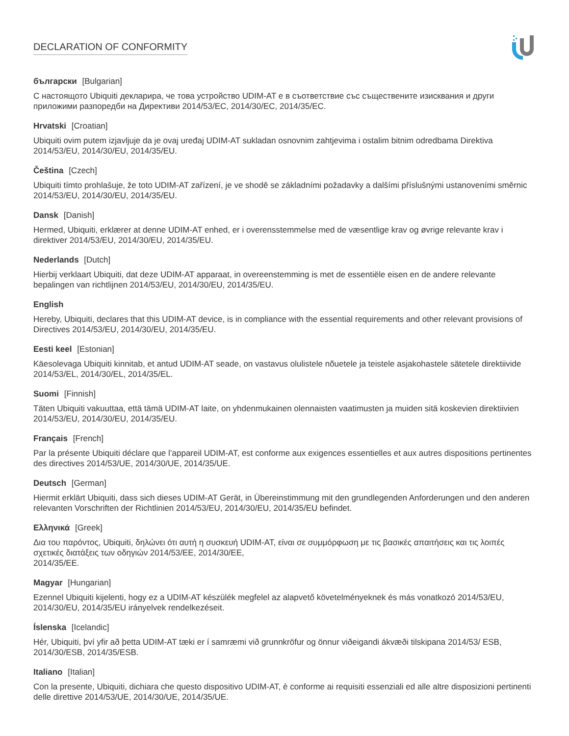DECLARATION OF CONFORMITY
български [Bulgarian]
С настоящото Ubiquiti декларира, че това устройство UDIM-AT е в съответствие със съществените изисквания и други приложими разпоредби на Директиви 2014/53/EC, 2014/30/ЕС, 2014/35/ЕС.
Hrvatski [Croatian]
Ubiquiti ovim putem izjavljuje da je ovaj uređaj UDIM-AT sukladan osnovnim zahtjevima i ostalim bitnim odredbama Direktiva 2014/53/EU, 2014/30/EU, 2014/35/EU.
Čeština [Czech]
Ubiquiti tímto prohlašuje, že toto UDIM-AT zařízení, je ve shodě se základními požadavky a dalšími příslušnými ustanoveními směrnic 2014/53/EU, 2014/30/EU, 2014/35/EU.
Dansk [Danish]
Hermed, Ubiquiti, erklærer at denne UDIM-AT enhed, er i overensstemmelse med de væsentlige krav og øvrige relevante krav i direktiver 2014/53/EU, 2014/30/EU, 2014/35/EU.
Nederlands [Dutch]
Hierbij verklaart Ubiquiti, dat deze UDIM-AT apparaat, in overeenstemming is met de essentiële eisen en de andere relevante bepalingen van richtlijnen 2014/53/EU, 2014/30/EU, 2014/35/EU.
English
Hereby, Ubiquiti, declares that this UDIM-AT device, is in compliance with the essential requirements and other relevant provisions of Directives 2014/53/EU, 2014/30/EU, 2014/35/EU.
Eesti keel [Estonian]
Käesolevaga Ubiquiti kinnitab, et antud UDIM-AT seade, on vastavus olulistele nõuetele ja teistele asjakohastele sätetele direktiivide 2014/53/EL, 2014/30/EL, 2014/35/EL.
Suomi [Finnish]
Täten Ubiquiti vakuuttaa, että tämä UDIM-AT laite, on yhdenmukainen olennaisten vaatimusten ja muiden sitä koskevien direktiivien 2014/53/EU, 2014/30/EU, 2014/35/EU.
Français [French]
Par la présente Ubiquiti déclare que l’appareil UDIM-AT, est conforme aux exigences essentielles et aux autres dispositions pertinentes des directives 2014/53/UE, 2014/30/UE, 2014/35/UE.
Deutsch [German]
Hiermit erklärt Ubiquiti, dass sich dieses UDIM-AT Gerät, in Übereinstimmung mit den grundlegenden Anforderungen und den anderen relevanten Vorschriften der Richtlinien 2014/53/EU, 2014/30/EU, 2014/35/EU befindet.
Ελληνικά [Greek]
Δια του παρόντος, Ubiquiti, δηλώνει ότι αυτή η συσκευή UDIM-AT, είναι σε συμμόρφωση με τις βασικές απαιτήσεις και τις λοιπές σχετικές διατάξεις των οδηγιών 2014/53/EE, 2014/30/EE,
2014/35/EE.
Magyar [Hungarian]
Ezennel Ubiquiti kijelenti, hogy ez a UDIM-AT készülék megfelel az alapvető követelményeknek és más vonatkozó 2014/53/EU, 2014/30/EU, 2014/35/EU irányelvek rendelkezéseit.
Íslenska [Icelandic]
Hér, Ubiquiti, því yfir að þetta UDIM-AT tæki er í samræmi við grunnkröfur og önnur viðeigandi ákvæði tilskipana 2014/53/ ESB, 2014/30/ESB, 2014/35/ESB.
Italiano [Italian]
Con la presente, Ubiquiti, dichiara che questo dispositivo UDIM-AT, è conforme ai requisiti essenziali ed alle altre disposizioni pertinenti delle direttive 2014/53/UE, 2014/30/UE, 2014/35/UE.